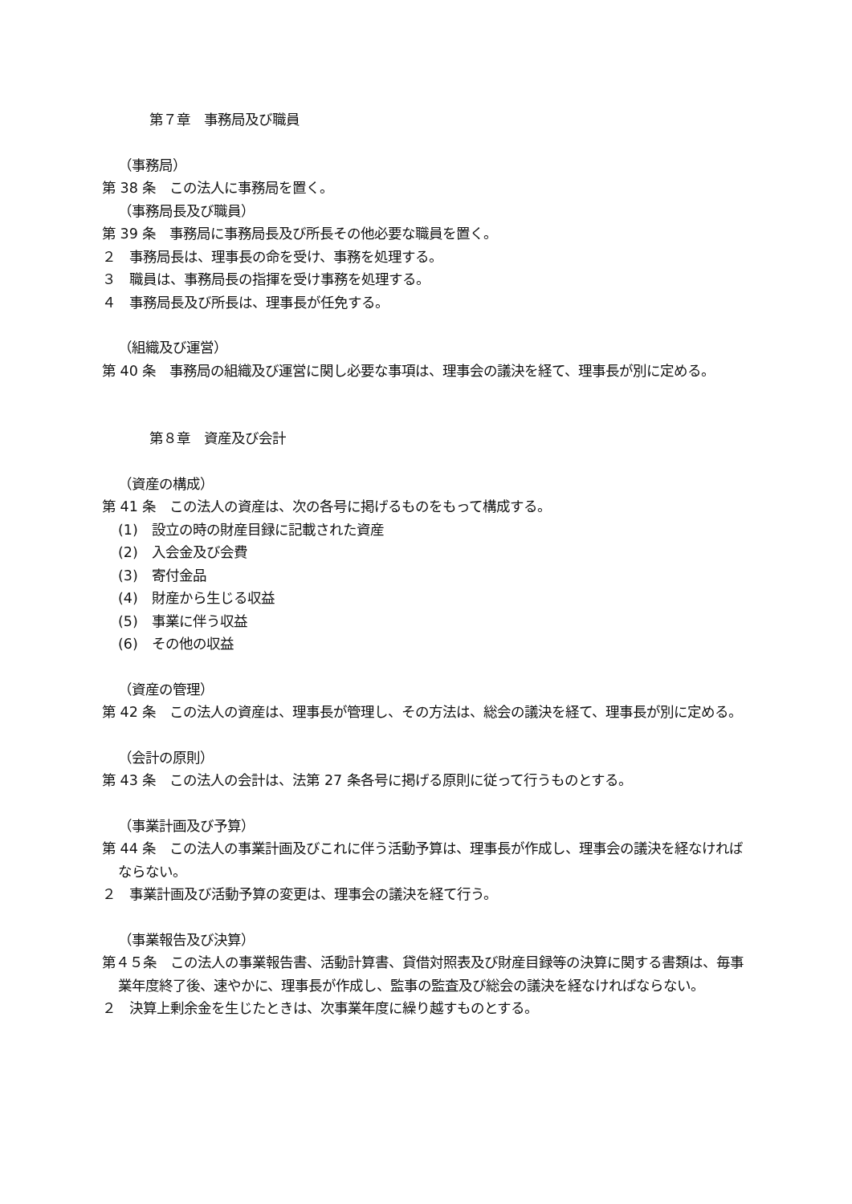第７章　事務局及び職員
（事務局）
第 38 条　この法人に事務局を置く。
（事務局長及び職員）
第 39 条　事務局に事務局長及び所長その他必要な職員を置く。
２　事務局長は、理事長の命を受け、事務を処理する。
３　職員は、事務局長の指揮を受け事務を処理する。
４　事務局長及び所長は、理事長が任免する。
（組織及び運営）
第 40 条　事務局の組織及び運営に関し必要な事項は、理事会の議決を経て、理事長が別に定める。
第８章　資産及び会計
（資産の構成）
第 41 条　この法人の資産は、次の各号に掲げるものをもって構成する。
(1)　設立の時の財産目録に記載された資産
(2)　入会金及び会費
(3)　寄付金品
(4)　財産から生じる収益
(5)　事業に伴う収益
(6)　その他の収益
（資産の管理）
第 42 条　この法人の資産は、理事長が管理し、その方法は、総会の議決を経て、理事長が別に定める。
（会計の原則）
第 43 条　この法人の会計は、法第 27 条各号に掲げる原則に従って行うものとする。
（事業計画及び予算）
第 44 条　この法人の事業計画及びこれに伴う活動予算は、理事長が作成し、理事会の議決を経なければならない。
２　事業計画及び活動予算の変更は、理事会の議決を経て行う。
（事業報告及び決算）
第４５条　この法人の事業報告書、活動計算書、貸借対照表及び財産目録等の決算に関する書類は、毎事業年度終了後、速やかに、理事長が作成し、監事の監査及び総会の議決を経なければならない。
２　決算上剰余金を生じたときは、次事業年度に繰り越すものとする。